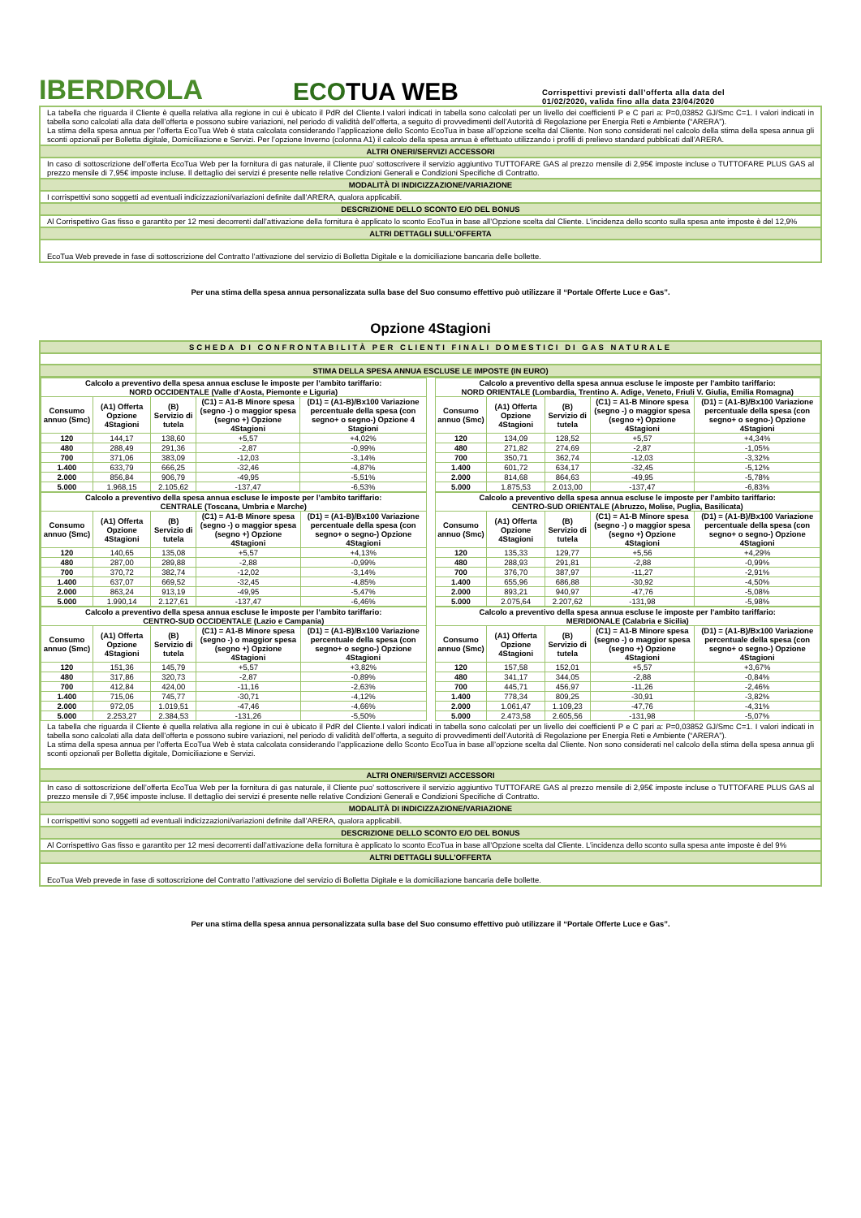IBERDROLA
ECOTUA WEB
Corrispettivi previsti dall’offerta alla data del
01/02/2020, valida fino alla data 23/04/2020
La tabella che riguarda il Cliente è quella relativa alla regione in cui è ubicato il PdR del Cliente.I valori indicati in tabella sono calcolati per un livello dei coefficienti P e C pari a: P=0,03852 GJ/Smc C=1. I valori indicati in tabella sono calcolati alla data dell’offerta e possono subire variazioni, nel periodo di validità dell’offerta, a seguito di provvedimenti dell’Autorità di Regolazione per Energia Reti e Ambiente (“ARERA”).
La stima della spesa annua per l’offerta EcoTua Web è stata calcolata considerando l’applicazione dello Sconto EcoTua in base all’opzione scelta dal Cliente. Non sono considerati nel calcolo della stima della spesa annua gli sconti opzionali per Bolletta digitale, Domiciliazione e Servizi. Per l’opzione Inverno (colonna A1) il calcolo della spesa annua è effettuato utilizzando i profili di prelievo standard pubblicati dall’ARERA.
ALTRI ONERI/SERVIZI ACCESSORI
In caso di sottoscrizione dell’offerta EcoTua Web per la fornitura di gas naturale, il Cliente puo’ sottoscrivere il servizio aggiuntivo TUTTOFARE GAS al prezzo mensile di 2,95€ imposte incluse o TUTTOFARE PLUS GAS al prezzo mensile di 7,95€ imposte incluse. Il dettaglio dei servizi é presente nelle relative Condizioni Generali e Condizioni Specifiche di Contratto.
MODALITÀ DI INDICIZZAZIONE/VARIAZIONE
I corrispettivi sono soggetti ad eventuali indicizzazioni/variazioni definite dall’ARERA, qualora applicabili.
DESCRIZIONE DELLO SCONTO E/O DEL BONUS
Al Corrispettivo Gas fisso e garantito per 12 mesi decorrenti dall’attivazione della fornitura è applicato lo sconto EcoTua in base all’Opzione scelta dal Cliente. L’incidenza dello sconto sulla spesa ante imposte è del 12,9%
ALTRI DETTAGLI SULL’OFFERTA
EcoTua Web prevede in fase di sottoscrizione del Contratto l’attivazione del servizio di Bolletta Digitale e la domiciliazione bancaria delle bollette.
Per una stima della spesa annua personalizzata sulla base del Suo consumo effettivo può utilizzare il “Portale Offerte Luce e Gas”.
Opzione 4Stagioni
SCHEDA DI CONFRONTABILITÀ PER CLIENTI FINALI DOMESTICI DI GAS NATURALE
STIMA DELLA SPESA ANNUA ESCLUSE LE IMPOSTE (IN EURO)
| Calcolo a preventivo della spesa annua escluse le imposte per l’ambito tariffario: NORD OCCIDENTALE (Valle d’Aosta, Piemonte e Liguria) | | | | |
| --- | --- | --- | --- | --- |
| Consumo annuo (Smc) | (A1) Offerta Opzione 4Stagioni | (B) Servizio di tutela | (C1) = A1-B Minore spesa (segno -) o maggior spesa (segno +) Opzione 4Stagioni | (D1) = (A1-B)/Bx100 Variazione percentuale della spesa (con segno+ o segno-) Opzione 4 Stagioni |
| 120 | 144,17 | 138,60 | +5,57 | +4,02% |
| 480 | 288,49 | 291,36 | -2,87 | -0,99% |
| 700 | 371,06 | 383,09 | -12,03 | -3,14% |
| 1.400 | 633,79 | 666,25 | -32,46 | -4,87% |
| 2.000 | 856,84 | 906,79 | -49,95 | -5,51% |
| 5.000 | 1.968,15 | 2.105,62 | -137,47 | -6,53% |
| Calcolo a preventivo della spesa annua escluse le imposte per l’ambito tariffario: NORD ORIENTALE (Lombardia, Trentino A. Adige, Veneto, Friuli V. Giulia, Emilia Romagna) | | | | |
| --- | --- | --- | --- | --- |
| Consumo annuo (Smc) | (A1) Offerta Opzione 4Stagioni | (B) Servizio di tutela | (C1) = A1-B Minore spesa (segno -) o maggior spesa (segno +) Opzione 4Stagioni | (D1) = (A1-B)/Bx100 Variazione percentuale della spesa (con segno+ o segno-) Opzione 4Stagioni |
| 120 | 134,09 | 128,52 | +5,57 | +4,34% |
| 480 | 271,82 | 274,69 | -2,87 | -1,05% |
| 700 | 350,71 | 362,74 | -12,03 | -3,32% |
| 1.400 | 601,72 | 634,17 | -32,45 | -5,12% |
| 2.000 | 814,68 | 864,63 | -49,95 | -5,78% |
| 5.000 | 1.875,53 | 2.013,00 | -137,47 | -6,83% |
| Calcolo a preventivo della spesa annua escluse le imposte per l’ambito tariffario: CENTRALE (Toscana, Umbria e Marche) | | | | |
| --- | --- | --- | --- | --- |
| Consumo annuo (Smc) | (A1) Offerta Opzione 4Stagioni | (B) Servizio di tutela | (C1) = A1-B Minore spesa (segno -) o maggior spesa (segno +) Opzione 4Stagioni | (D1) = (A1-B)/Bx100 Variazione percentuale della spesa (con segno+ o segno-) Opzione 4Stagioni |
| 120 | 140,65 | 135,08 | +5,57 | +4,13% |
| 480 | 287,00 | 289,88 | -2,88 | -0,99% |
| 700 | 370,72 | 382,74 | -12,02 | -3,14% |
| 1.400 | 637,07 | 669,52 | -32,45 | -4,85% |
| 2.000 | 863,24 | 913,19 | -49,95 | -5,47% |
| 5.000 | 1.990,14 | 2.127,61 | -137,47 | -6,46% |
| Calcolo a preventivo della spesa annua escluse le imposte per l’ambito tariffario: CENTRO-SUD ORIENTALE (Abruzzo, Molise, Puglia, Basilicata) | | | | |
| --- | --- | --- | --- | --- |
| Consumo annuo (Smc) | (A1) Offerta Opzione 4Stagioni | (B) Servizio di tutela | (C1) = A1-B Minore spesa (segno -) o maggior spesa (segno +) Opzione 4Stagioni | (D1) = (A1-B)/Bx100 Variazione percentuale della spesa (con segno+ o segno-) Opzione 4Stagioni |
| 120 | 135,33 | 129,77 | +5,56 | +4,29% |
| 480 | 288,93 | 291,81 | -2,88 | -0,99% |
| 700 | 376,70 | 387,97 | -11,27 | -2,91% |
| 1.400 | 655,96 | 686,88 | -30,92 | -4,50% |
| 2.000 | 893,21 | 940,97 | -47,76 | -5,08% |
| 5.000 | 2.075,64 | 2.207,62 | -131,98 | -5,98% |
| Calcolo a preventivo della spesa annua escluse le imposte per l’ambito tariffario: CENTRO-SUD OCCIDENTALE (Lazio e Campania) | | | | |
| --- | --- | --- | --- | --- |
| Consumo annuo (Smc) | (A1) Offerta Opzione 4Stagioni | (B) Servizio di tutela | (C1) = A1-B Minore spesa (segno -) o maggior spesa (segno +) Opzione 4Stagioni | (D1) = (A1-B)/Bx100 Variazione percentuale della spesa (con segno+ o segno-) Opzione 4Stagioni |
| 120 | 151,36 | 145,79 | +5,57 | +3,82% |
| 480 | 317,86 | 320,73 | -2,87 | -0,89% |
| 700 | 412,84 | 424,00 | -11,16 | -2,63% |
| 1.400 | 715,06 | 745,77 | -30,71 | -4,12% |
| 2.000 | 972,05 | 1.019,51 | -47,46 | -4,66% |
| 5.000 | 2.253,27 | 2.384,53 | -131,26 | -5,50% |
| Calcolo a preventivo della spesa annua escluse le imposte per l’ambito tariffario: MERIDIONALE (Calabria e Sicilia) | | | | |
| --- | --- | --- | --- | --- |
| Consumo annuo (Smc) | (A1) Offerta Opzione 4Stagioni | (B) Servizio di tutela | (C1) = A1-B Minore spesa (segno -) o maggior spesa (segno +) Opzione 4Stagioni | (D1) = (A1-B)/Bx100 Variazione percentuale della spesa (con segno+ o segno-) Opzione 4Stagioni |
| 120 | 157,58 | 152,01 | +5,57 | +3,67% |
| 480 | 341,17 | 344,05 | -2,88 | -0,84% |
| 700 | 445,71 | 456,97 | -11,26 | -2,46% |
| 1.400 | 778,34 | 809,25 | -30,91 | -3,82% |
| 2.000 | 1.061,47 | 1.109,23 | -47,76 | -4,31% |
| 5.000 | 2.473,58 | 2.605,56 | -131,98 | -5,07% |
La tabella che riguarda il Cliente è quella relativa alla regione in cui è ubicato il PdR del Cliente.I valori indicati in tabella sono calcolati per un livello dei coefficienti P e C pari a: P=0,03852 GJ/Smc C=1. I valori indicati in tabella sono calcolati alla data dell’offerta e possono subire variazioni, nel periodo di validità dell’offerta, a seguito di provvedimenti dell’Autorità di Regolazione per Energia Reti e Ambiente (“ARERA”).
La stima della spesa annua per l’offerta EcoTua Web è stata calcolata considerando l’applicazione dello Sconto EcoTua in base all’opzione scelta dal Cliente. Non sono considerati nel calcolo della stima della spesa annua gli sconti opzionali per Bolletta digitale, Domiciliazione e Servizi.
ALTRI ONERI/SERVIZI ACCESSORI
In caso di sottoscrizione dell’offerta EcoTua Web per la fornitura di gas naturale, il Cliente puo’ sottoscrivere il servizio aggiuntivo TUTTOFARE GAS al prezzo mensile di 2,95€ imposte incluse o TUTTOFARE PLUS GAS al prezzo mensile di 7,95€ imposte incluse. Il dettaglio dei servizi é presente nelle relative Condizioni Generali e Condizioni Specifiche di Contratto.
MODALITÀ DI INDICIZZAZIONE/VARIAZIONE
I corrispettivi sono soggetti ad eventuali indicizzazioni/variazioni definite dall’ARERA, qualora applicabili.
DESCRIZIONE DELLO SCONTO E/O DEL BONUS
Al Corrispettivo Gas fisso e garantito per 12 mesi decorrenti dall’attivazione della fornitura è applicato lo sconto EcoTua in base all’Opzione scelta dal Cliente. L’incidenza dello sconto sulla spesa ante imposte è del 9%
ALTRI DETTAGLI SULL’OFFERTA
EcoTua Web prevede in fase di sottoscrizione del Contratto l’attivazione del servizio di Bolletta Digitale e la domiciliazione bancaria delle bollette.
Per una stima della spesa annua personalizzata sulla base del Suo consumo effettivo può utilizzare il “Portale Offerte Luce e Gas”.